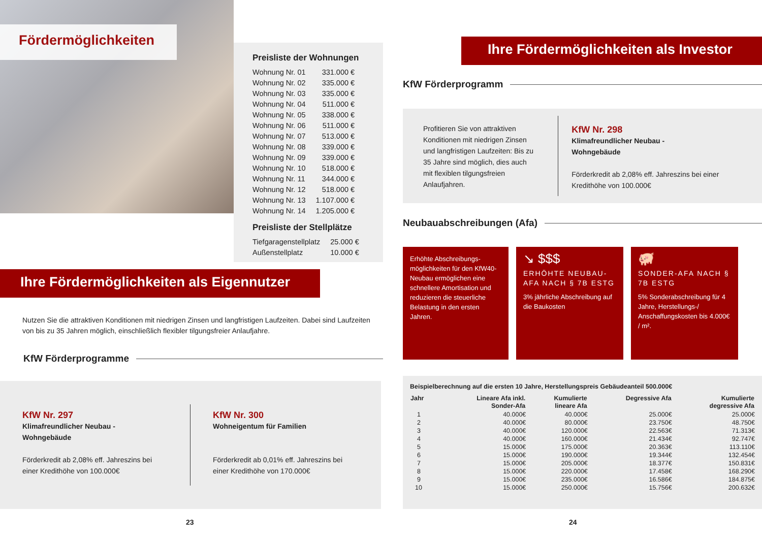Fördermöglichkeiten
Preisliste der Wohnungen
| Wohnung Nr. 01 | 331.000 € |
| Wohnung Nr. 02 | 335.000 € |
| Wohnung Nr. 03 | 335.000 € |
| Wohnung Nr. 04 | 511.000 € |
| Wohnung Nr. 05 | 338.000 € |
| Wohnung Nr. 06 | 511.000 € |
| Wohnung Nr. 07 | 513.000 € |
| Wohnung Nr. 08 | 339.000 € |
| Wohnung Nr. 09 | 339.000 € |
| Wohnung Nr. 10 | 518.000 € |
| Wohnung Nr. 11 | 344.000 € |
| Wohnung Nr. 12 | 518.000 € |
| Wohnung Nr. 13 | 1.107.000 € |
| Wohnung Nr. 14 | 1.205.000 € |
Preisliste der Stellplätze
| Tiefgaragenstellplatz | 25.000 € |
| Außenstellplatz | 10.000 € |
Ihre Fördermöglichkeiten als Eigennutzer
Nutzen Sie die attraktiven Konditionen mit niedrigen Zinsen und langfristigen Laufzeiten. Dabei sind Laufzeiten von bis zu 35 Jahren möglich, einschließlich flexibler tilgungsfreier Anlaufjahre.
KfW Förderprogramme
KfW Nr. 297
Klimafreundlicher Neubau -
Wohngebäude
Förderkredit ab 2,08% eff. Jahreszins bei einer Kredithöhe von 100.000€
KfW Nr. 300
Wohneigentum für Familien
Förderkredit ab 0,01% eff. Jahreszins bei einer Kredithöhe von 170.000€
23
Ihre Fördermöglichkeiten als Investor
KfW Förderprogramm
Profitieren Sie von attraktiven Konditionen mit niedrigen Zinsen und langfristigen Laufzeiten: Bis zu 35 Jahre sind möglich, dies auch mit flexiblen tilgungsfreien Anlaufjahren.
KfW Nr. 298
Klimafreundlicher Neubau -
Wohngebäude
Förderkredit ab 2,08% eff. Jahreszins bei einer Kredithöhe von 100.000€
Neubauabschreibungen (Afa)
Erhöhte Abschreibungs-möglichkeiten für den KfW40-Neubau ermöglichen eine schnellere Amortisation und reduzieren die steuerliche Belastung in den ersten Jahren.
↘ $$$
ERHÖHTE NEUBAU-AFA NACH § 7B ESTG
3% jährliche Abschreibung auf die Baukosten
🐖
SONDER-AFA NACH § 7B ESTG
5% Sonderabschreibung für 4 Jahre, Herstellungs-/ Anschaffungskosten bis 4.000€ / m².
Beispielberechnung auf die ersten 10 Jahre, Herstellungspreis Gebäudeanteil 500.000€
| Jahr | Lineare Afa inkl. Sonder-Afa | Kumulierte lineare Afa | Degressive Afa | Kumulierte degressive Afa |
| --- | --- | --- | --- | --- |
| 1 | 40.000€ | 40.000€ | 25.000€ | 25.000€ |
| 2 | 40.000€ | 80.000€ | 23.750€ | 48.750€ |
| 3 | 40.000€ | 120.000€ | 22.563€ | 71.313€ |
| 4 | 40.000€ | 160.000€ | 21.434€ | 92.747€ |
| 5 | 15.000€ | 175.000€ | 20.363€ | 113.110€ |
| 6 | 15.000€ | 190.000€ | 19.344€ | 132.454€ |
| 7 | 15.000€ | 205.000€ | 18.377€ | 150.831€ |
| 8 | 15.000€ | 220.000€ | 17.458€ | 168.290€ |
| 9 | 15.000€ | 235.000€ | 16.586€ | 184.875€ |
| 10 | 15.000€ | 250.000€ | 15.756€ | 200.632€ |
24